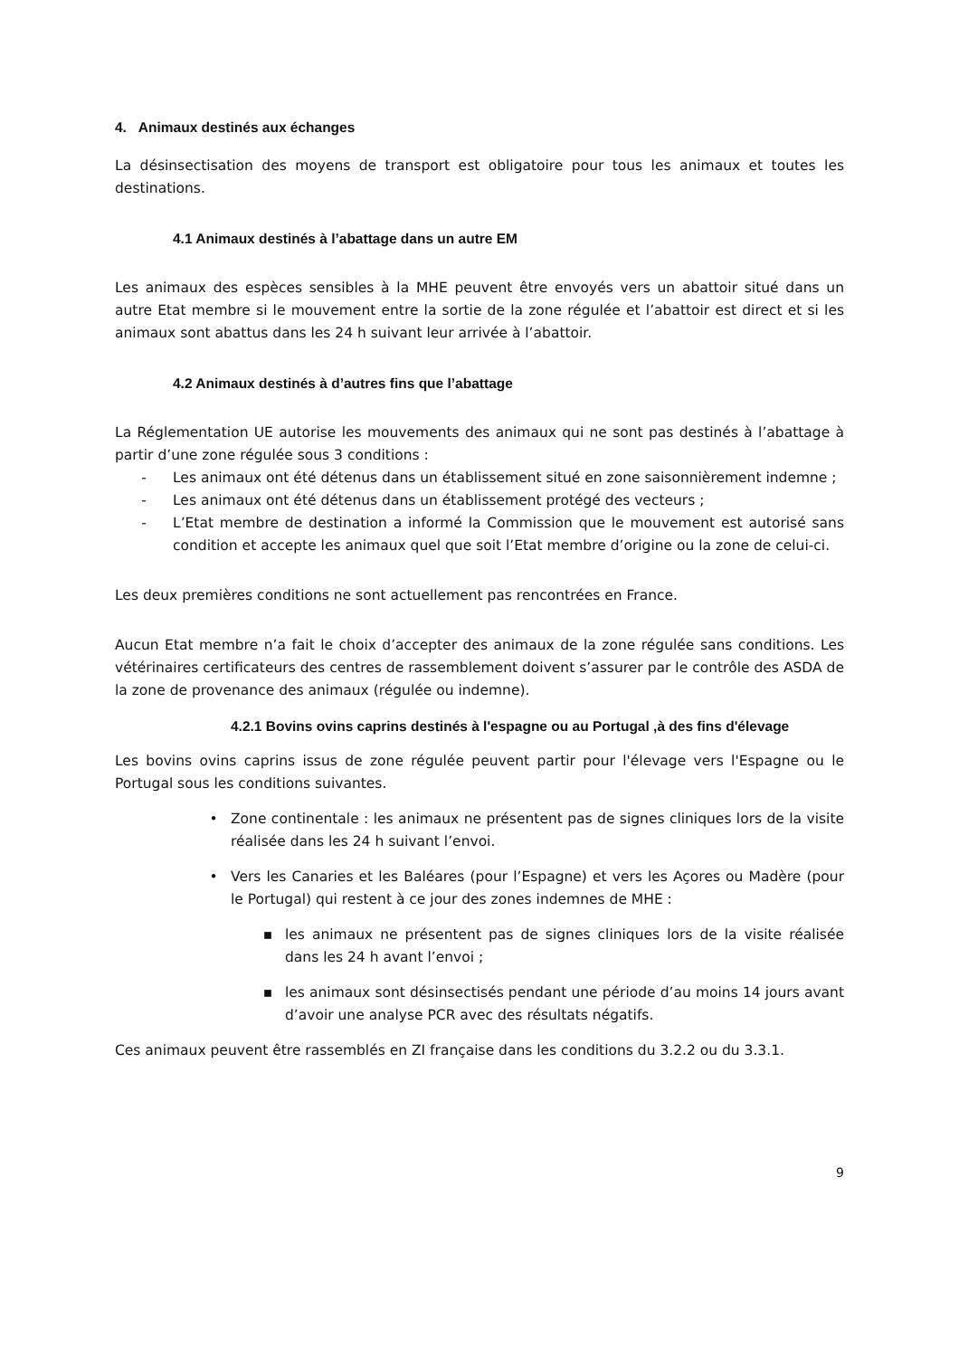4. Animaux destinés aux échanges
La désinsectisation des moyens de transport est obligatoire pour tous les animaux et toutes les destinations.
4.1 Animaux destinés à l’abattage dans un autre EM
Les animaux des espèces sensibles à la MHE peuvent être envoyés vers un abattoir situé dans un autre Etat membre si le mouvement entre la sortie de la zone régulée et l’abattoir est direct et si les animaux sont abattus dans les 24 h suivant leur arrivée à l’abattoir.
4.2 Animaux destinés à d’autres fins que l’abattage
La Réglementation UE autorise les mouvements des animaux qui ne sont pas destinés à l’abattage à partir d’une zone régulée sous 3 conditions :
- Les animaux ont été détenus dans un établissement situé en zone saisonnièrement indemne ;
- Les animaux ont été détenus dans un établissement protégé des vecteurs ;
- L’Etat membre de destination a informé la Commission que le mouvement est autorisé sans condition et accepte les animaux quel que soit l’Etat membre d’origine ou la zone de celui-ci.
Les deux premières conditions ne sont actuellement pas rencontrées en France.
Aucun Etat membre n’a fait le choix d’accepter des animaux de la zone régulée sans conditions. Les vétérinaires certificateurs des centres de rassemblement doivent s’assurer par le contrôle des ASDA de la zone de provenance des animaux (régulée ou indemne).
4.2.1 Bovins ovins caprins destinés à l'espagne ou au Portugal ,à des fins d'élevage
Les bovins ovins caprins issus de zone régulée peuvent partir pour l'élevage vers l'Espagne ou le Portugal sous les conditions suivantes.
• Zone continentale : les animaux ne présentent pas de signes cliniques lors de la visite réalisée dans les 24 h suivant l’envoi.
• Vers les Canaries et les Baléares (pour l’Espagne) et vers les Açores ou Madère (pour le Portugal) qui restent à ce jour des zones indemnes de MHE :
▪ les animaux ne présentent pas de signes cliniques lors de la visite réalisée dans les 24 h avant l’envoi ;
▪ les animaux sont désinsectisés pendant une période d’au moins 14 jours avant d’avoir une analyse PCR avec des résultats négatifs.
Ces animaux peuvent être rassemblés en ZI française dans les conditions du 3.2.2 ou du 3.3.1.
9